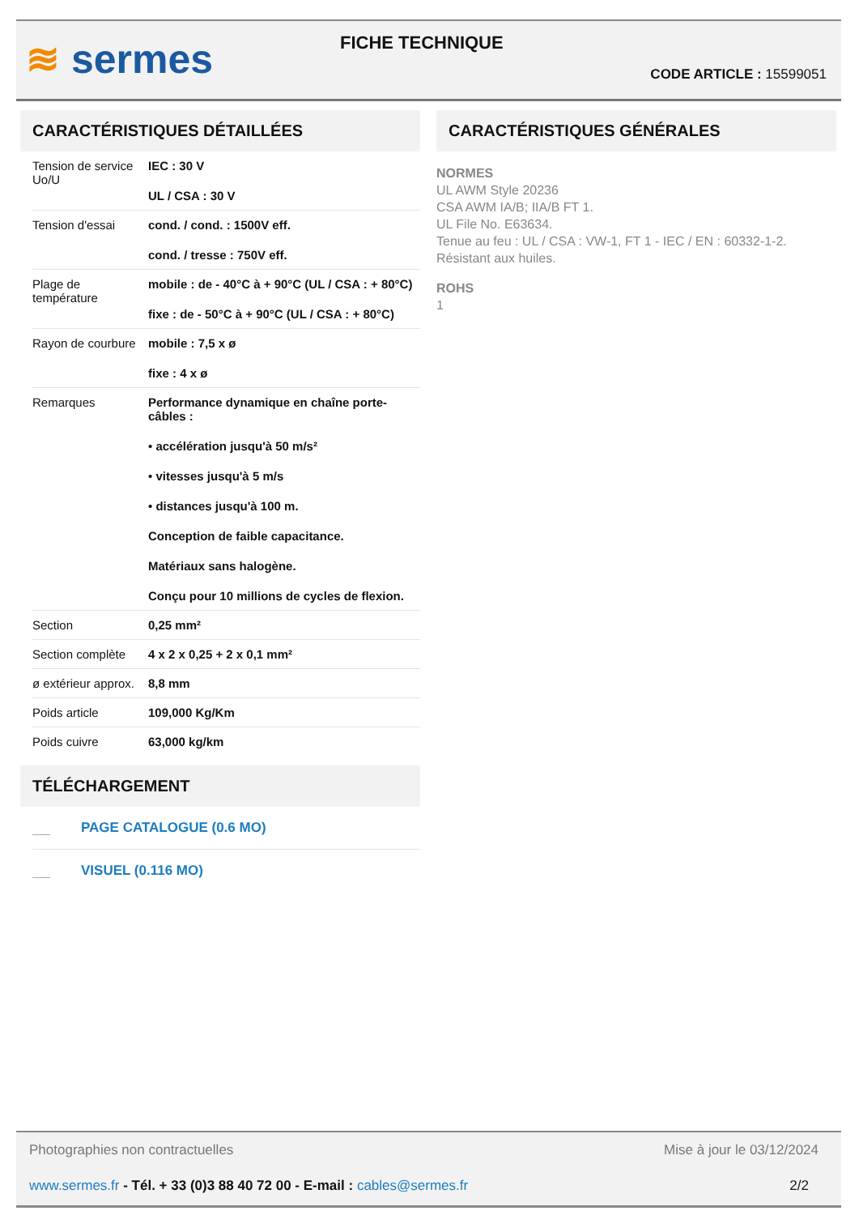≋ sermes FICHE TECHNIQUE
CODE ARTICLE : 15599051
CARACTÉRISTIQUES DÉTAILLÉES
| Tension de service Uo/U | IEC : 30 V UL / CSA : 30 V |
| Tension d'essai | cond. / cond. : 1500V eff. cond. / tresse : 750V eff. |
| Plage de température | mobile : de - 40°C à + 90°C (UL / CSA : + 80°C) fixe : de - 50°C à + 90°C (UL / CSA : + 80°C) |
| Rayon de courbure | mobile : 7,5 x ø fixe : 4 x ø |
| Remarques | Performance dynamique en chaîne porte-câbles : • accélération jusqu'à 50 m/s² • vitesses jusqu'à 5 m/s • distances jusqu'à 100 m. Conception de faible capacitance. Matériaux sans halogène. Conçu pour 10 millions de cycles de flexion. |
| Section | 0,25 mm² |
| Section complète | 4 x 2 x 0,25 + 2 x 0,1 mm² |
| ø extérieur approx. | 8,8 mm |
| Poids article | 109,000 Kg/Km |
| Poids cuivre | 63,000 kg/km |
TÉLÉCHARGEMENT
PAGE CATALOGUE (0.6 MO)
VISUEL (0.116 MO)
CARACTÉRISTIQUES GÉNÉRALES
NORMES
UL AWM Style 20236
CSA AWM IA/B; IIA/B FT 1.
UL File No. E63634.
Tenue au feu : UL / CSA : VW-1, FT 1 - IEC / EN : 60332-1-2.
Résistant aux huiles.
ROHS
1
Photographies non contractuelles Mise à jour le 03/12/2024
www.sermes.fr - Tél. + 33 (0)3 88 40 72 00 - E-mail : cables@sermes.fr 2/2